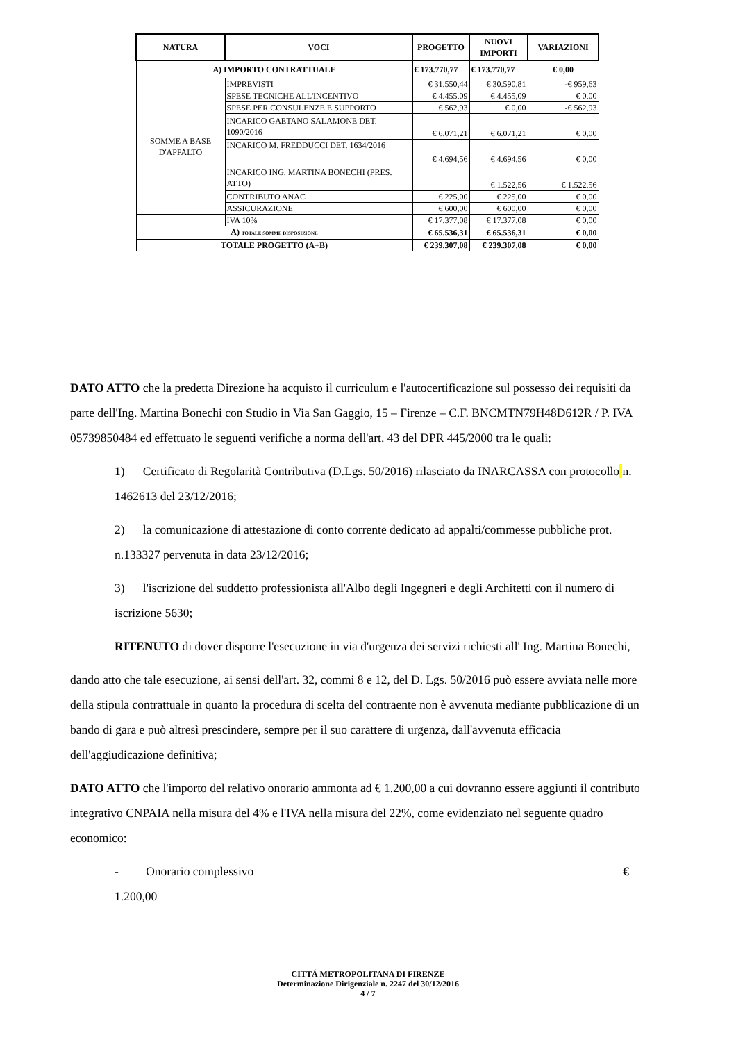| NATURA | VOCI | PROGETTO | NUOVI IMPORTI | VARIAZIONI |
| --- | --- | --- | --- | --- |
| A) IMPORTO CONTRATTUALE | | € 173.770,77 | € 173.770,77 | € 0,00 |
| SOMME A BASE D'APPALTO | IMPREVISTI | € 31.550,44 | € 30.590,81 | -€ 959,63 |
| | SPESE TECNICHE ALL'INCENTIVO | € 4.455,09 | € 4.455,09 | € 0,00 |
| | SPESE PER CONSULENZE E SUPPORTO | € 562,93 | € 0,00 | -€ 562,93 |
| | INCARICO GAETANO SALAMONE DET. 1090/2016 | € 6.071,21 | € 6.071,21 | € 0,00 |
| | INCARICO M. FREDDUCCI DET. 1634/2016 | € 4.694,56 | € 4.694,56 | € 0,00 |
| | INCARICO ING. MARTINA BONECHI (PRES. ATTO) | | € 1.522,56 | € 1.522,56 |
| | CONTRIBUTO ANAC | € 225,00 | € 225,00 | € 0,00 |
| | ASSICURAZIONE | € 600,00 | € 600,00 | € 0,00 |
| | IVA 10% | € 17.377,08 | € 17.377,08 | € 0,00 |
| A) TOTALE SOMME DISPOSIZIONE | | € 65.536,31 | € 65.536,31 | € 0,00 |
| TOTALE PROGETTO (A+B) | | € 239.307,08 | € 239.307,08 | € 0,00 |
DATO ATTO che la predetta Direzione ha acquisto il curriculum e l'autocertificazione sul possesso dei requisiti da parte dell'Ing. Martina Bonechi con Studio in Via San Gaggio, 15 – Firenze – C.F. BNCMTN79H48D612R / P. IVA 05739850484 ed effettuato le seguenti verifiche a norma dell'art. 43 del DPR 445/2000 tra le quali:
1) Certificato di Regolarità Contributiva (D.Lgs. 50/2016) rilasciato da INARCASSA con protocollo n. 1462613 del 23/12/2016;
2) la comunicazione di attestazione di conto corrente dedicato ad appalti/commesse pubbliche prot. n.133327 pervenuta in data 23/12/2016;
3) l'iscrizione del suddetto professionista all'Albo degli Ingegneri e degli Architetti con il numero di iscrizione 5630;
RITENUTO di dover disporre l'esecuzione in via d'urgenza dei servizi richiesti all' Ing. Martina Bonechi,
dando atto che tale esecuzione, ai sensi dell'art. 32, commi 8 e 12, del D. Lgs. 50/2016 può essere avviata nelle more della stipula contrattuale in quanto la procedura di scelta del contraente non è avvenuta mediante pubblicazione di un bando di gara e può altresì prescindere, sempre per il suo carattere di urgenza, dall'avvenuta efficacia dell'aggiudicazione definitiva;
DATO ATTO che l'importo del relativo onorario ammonta ad € 1.200,00 a cui dovranno essere aggiunti il contributo integrativo CNPAIA nella misura del 4% e l'IVA nella misura del 22%, come evidenziato nel seguente quadro economico:
- Onorario complessivo €
1.200,00
CITTÁ METROPOLITANA DI FIRENZE
Determinazione Dirigenziale n. 2247 del 30/12/2016
4 / 7